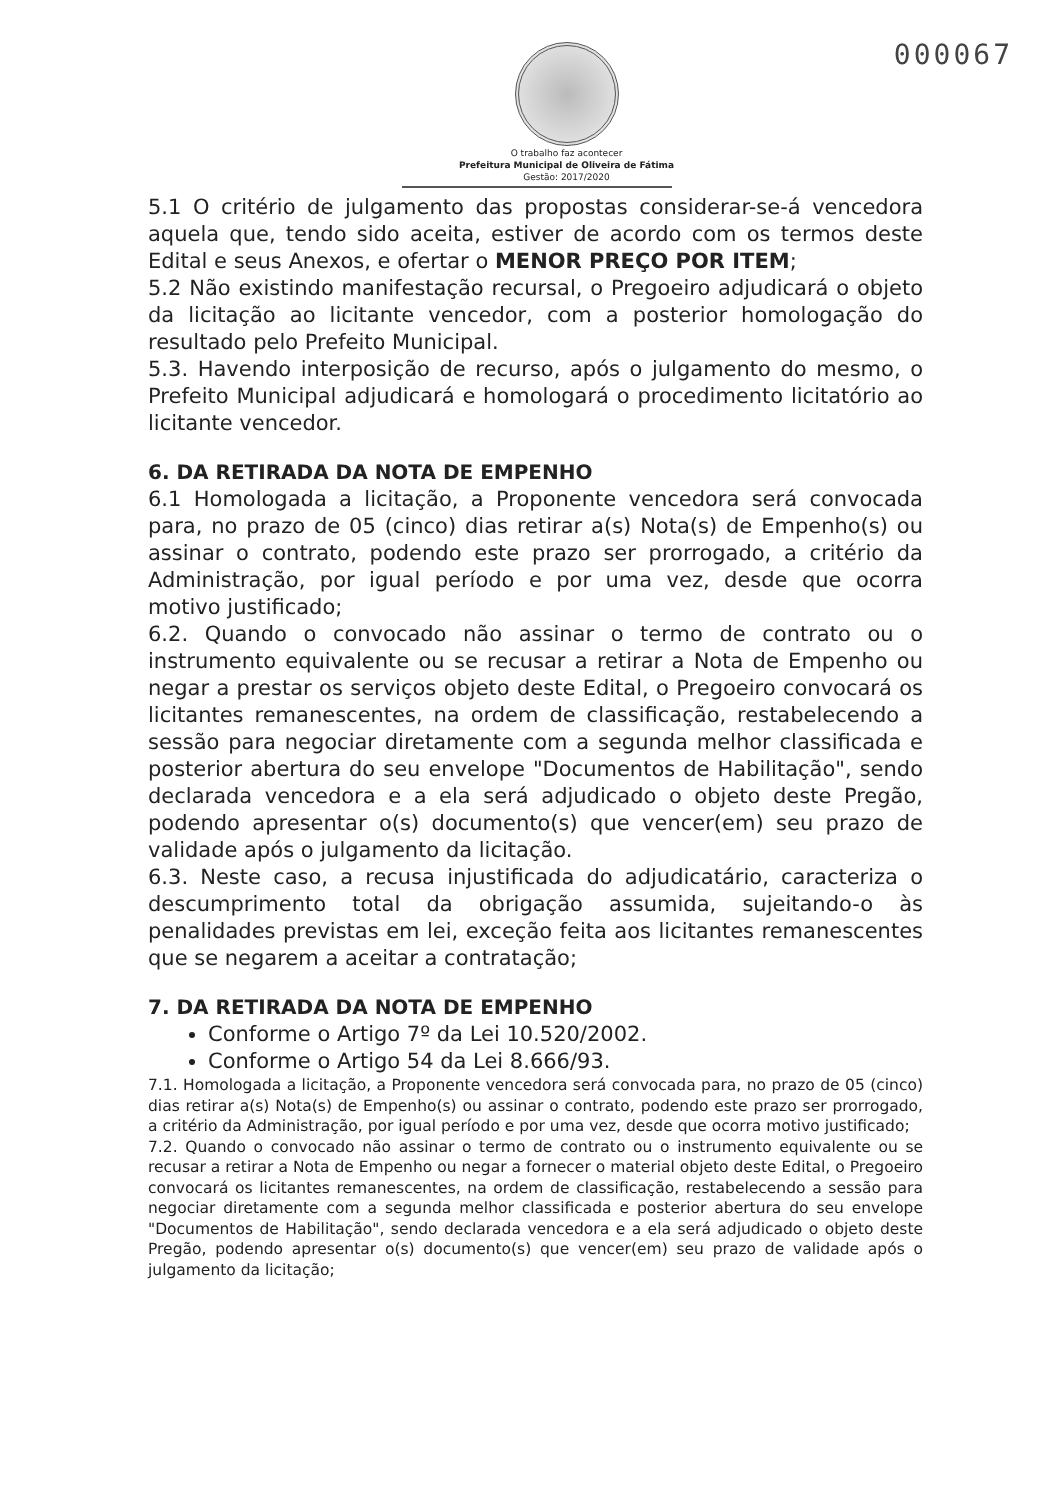000067
O trabalho faz acontecer
Prefeitura Municipal de Oliveira de Fátima
Gestão: 2017/2020
5.1 O critério de julgamento das propostas considerar-se-á vencedora aquela que, tendo sido aceita, estiver de acordo com os termos deste Edital e seus Anexos, e ofertar o MENOR PREÇO POR ITEM;
5.2 Não existindo manifestação recursal, o Pregoeiro adjudicará o objeto da licitação ao licitante vencedor, com a posterior homologação do resultado pelo Prefeito Municipal.
5.3. Havendo interposição de recurso, após o julgamento do mesmo, o Prefeito Municipal adjudicará e homologará o procedimento licitatório ao licitante vencedor.
6. DA RETIRADA DA NOTA DE EMPENHO
6.1 Homologada a licitação, a Proponente vencedora será convocada para, no prazo de 05 (cinco) dias retirar a(s) Nota(s) de Empenho(s) ou assinar o contrato, podendo este prazo ser prorrogado, a critério da Administração, por igual período e por uma vez, desde que ocorra motivo justificado;
6.2. Quando o convocado não assinar o termo de contrato ou o instrumento equivalente ou se recusar a retirar a Nota de Empenho ou negar a prestar os serviços objeto deste Edital, o Pregoeiro convocará os licitantes remanescentes, na ordem de classificação, restabelecendo a sessão para negociar diretamente com a segunda melhor classificada e posterior abertura do seu envelope "Documentos de Habilitação", sendo declarada vencedora e a ela será adjudicado o objeto deste Pregão, podendo apresentar o(s) documento(s) que vencer(em) seu prazo de validade após o julgamento da licitação.
6.3. Neste caso, a recusa injustificada do adjudicatário, caracteriza o descumprimento total da obrigação assumida, sujeitando-o às penalidades previstas em lei, exceção feita aos licitantes remanescentes que se negarem a aceitar a contratação;
7. DA RETIRADA DA NOTA DE EMPENHO
Conforme o Artigo 7º da Lei 10.520/2002.
Conforme o Artigo 54 da Lei 8.666/93.
7.1. Homologada a licitação, a Proponente vencedora será convocada para, no prazo de 05 (cinco) dias retirar a(s) Nota(s) de Empenho(s) ou assinar o contrato, podendo este prazo ser prorrogado, a critério da Administração, por igual período e por uma vez, desde que ocorra motivo justificado;
7.2. Quando o convocado não assinar o termo de contrato ou o instrumento equivalente ou se recusar a retirar a Nota de Empenho ou negar a fornecer o material objeto deste Edital, o Pregoeiro convocará os licitantes remanescentes, na ordem de classificação, restabelecendo a sessão para negociar diretamente com a segunda melhor classificada e posterior abertura do seu envelope "Documentos de Habilitação", sendo declarada vencedora e a ela será adjudicado o objeto deste Pregão, podendo apresentar o(s) documento(s) que vencer(em) seu prazo de validade após o julgamento da licitação;